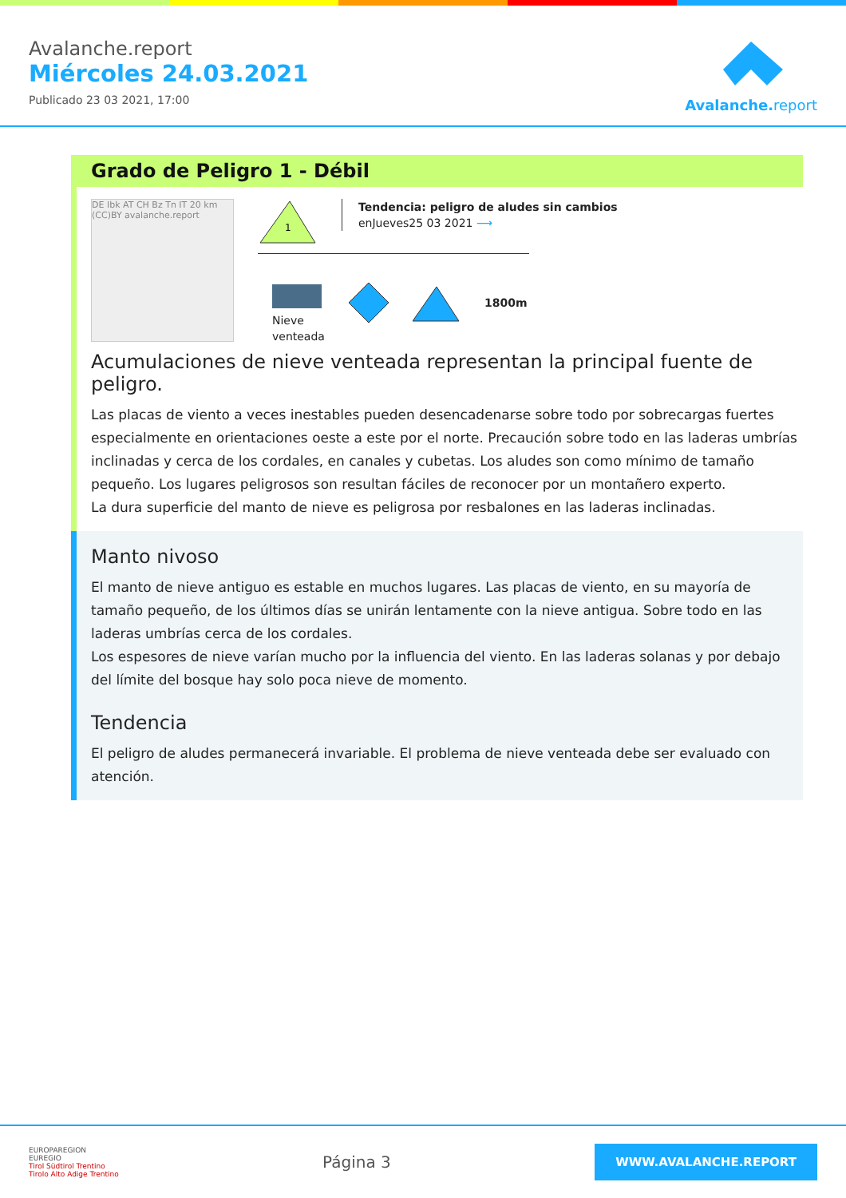Avalanche.report
Miércoles 24.03.2021
Publicado 23 03 2021, 17:00
Avalanche.report
Grado de Peligro 1 - Débil
DE Ibk AT CH Bz Tn IT 20 km (CC)BY avalanche.report
1
Tendencia: peligro de aludes sin cambios
enJueves25 03 2021 ⟶
Nieve
venteada
1800m
Acumulaciones de nieve venteada representan la principal fuente de peligro.
Las placas de viento a veces inestables pueden desencadenarse sobre todo por sobrecargas fuertes especialmente en orientaciones oeste a este por el norte. Precaución sobre todo en las laderas umbrías inclinadas y cerca de los cordales, en canales y cubetas. Los aludes son como mínimo de tamaño pequeño. Los lugares peligrosos son resultan fáciles de reconocer por un montañero experto.
La dura superficie del manto de nieve es peligrosa por resbalones en las laderas inclinadas.
Manto nivoso
El manto de nieve antiguo es estable en muchos lugares. Las placas de viento, en su mayoría de tamaño pequeño, de los últimos días se unirán lentamente con la nieve antigua. Sobre todo en las laderas umbrías cerca de los cordales.
Los espesores de nieve varían mucho por la influencia del viento. En las laderas solanas y por debajo del límite del bosque hay solo poca nieve de momento.
Tendencia
El peligro de aludes permanecerá invariable. El problema de nieve venteada debe ser evaluado con atención.
EUROPAREGION
EUREGIO
Tirol Südtirol Trentino
Tirolo Alto Adige Trentino
Página 3
WWW.AVALANCHE.REPORT